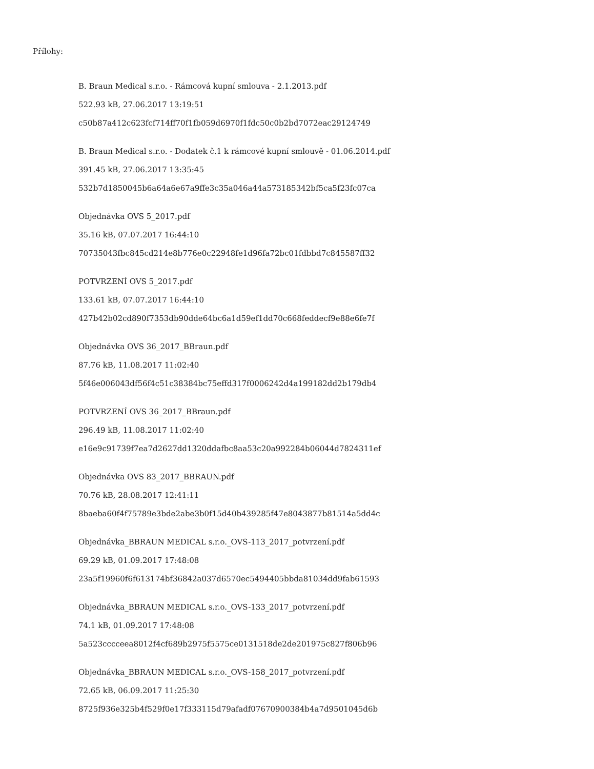Přílohy:
B. Braun Medical s.r.o. - Rámcová kupní smlouva - 2.1.2013.pdf
522.93 kB, 27.06.2017 13:19:51
c50b87a412c623fcf714ff70f1fb059d6970f1fdc50c0b2bd7072eac29124749
B. Braun Medical s.r.o. - Dodatek č.1 k rámcové kupní smlouvě - 01.06.2014.pdf
391.45 kB, 27.06.2017 13:35:45
532b7d1850045b6a64a6e67a9ffe3c35a046a44a573185342bf5ca5f23fc07ca
Objednávka OVS 5_2017.pdf
35.16 kB, 07.07.2017 16:44:10
70735043fbc845cd214e8b776e0c22948fe1d96fa72bc01fdbbd7c845587ff32
POTVRZENÍ OVS 5_2017.pdf
133.61 kB, 07.07.2017 16:44:10
427b42b02cd890f7353db90dde64bc6a1d59ef1dd70c668feddecf9e88e6fe7f
Objednávka OVS 36_2017_BBraun.pdf
87.76 kB, 11.08.2017 11:02:40
5f46e006043df56f4c51c38384bc75effd317f0006242d4a199182dd2b179db4
POTVRZENÍ OVS 36_2017_BBraun.pdf
296.49 kB, 11.08.2017 11:02:40
e16e9c91739f7ea7d2627dd1320ddafbc8aa53c20a992284b06044d7824311ef
Objednávka OVS 83_2017_BBRAUN.pdf
70.76 kB, 28.08.2017 12:41:11
8baeba60f4f75789e3bde2abe3b0f15d40b439285f47e8043877b81514a5dd4c
Objednávka_BBRAUN MEDICAL s.r.o._OVS-113_2017_potvrzení.pdf
69.29 kB, 01.09.2017 17:48:08
23a5f19960f6f613174bf36842a037d6570ec5494405bbda81034dd9fab61593
Objednávka_BBRAUN MEDICAL s.r.o._OVS-133_2017_potvrzení.pdf
74.1 kB, 01.09.2017 17:48:08
5a523cccceea8012f4cf689b2975f5575ce0131518de2de201975c827f806b96
Objednávka_BBRAUN MEDICAL s.r.o._OVS-158_2017_potvrzení.pdf
72.65 kB, 06.09.2017 11:25:30
8725f936e325b4f529f0e17f333115d79afadf07670900384b4a7d9501045d6b